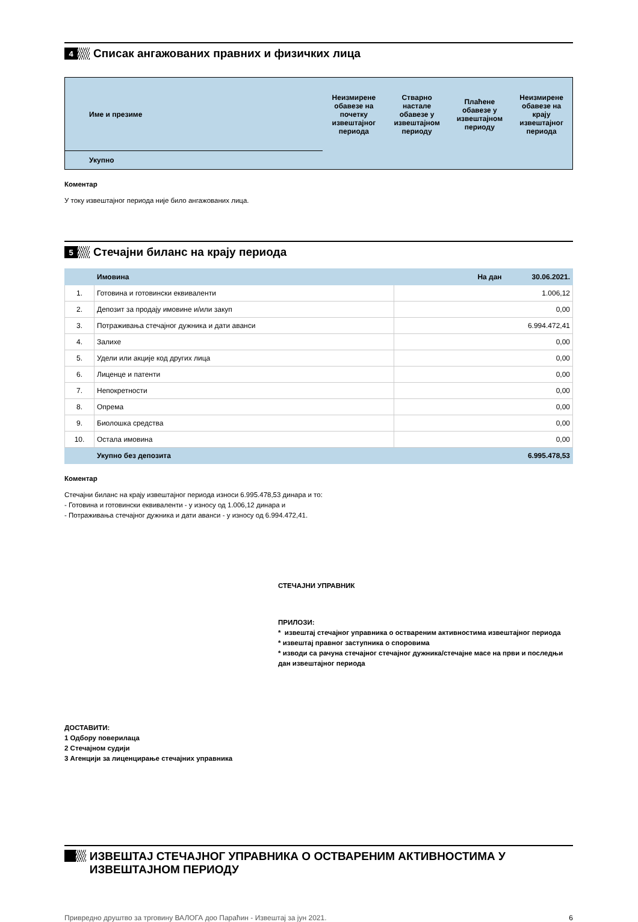4
Списак ангажованих правних и физичких лица
| Име и презиме | Неизмирене обавезе на почетку извештајног периода | Стварно настале обавезе у извештајном периоду | Плаћене обавезе у извештајном периоду | Неизмирене обавезе на крају извештајног периода |
| --- | --- | --- | --- | --- |
| Укупно | | | | |
Коментар
У току извештајног периода није било ангажованих лица.
5
Стечајни биланс на крају периода
| | Имовина | На дан 30.06.2021. |
| 1. | Готовина и готовински еквиваленти | 1.006,12 |
| 2. | Депозит за продају имовине и/или закуп | 0,00 |
| 3. | Потраживања стечајног дужника и дати аванси | 6.994.472,41 |
| 4. | Залихе | 0,00 |
| 5. | Удели или акције код других лица | 0,00 |
| 6. | Лиценце и патенти | 0,00 |
| 7. | Непокретности | 0,00 |
| 8. | Опрема | 0,00 |
| 9. | Биолошка средства | 0,00 |
| 10. | Остала имовина | 0,00 |
| | Укупно без депозита | 6.995.478,53 |
Коментар
Стечајни биланс на крају извештајног периода износи 6.995.478,53 динара и то:
- Готовина и готовински еквиваленти - у износу од 1.006,12 динара и
- Потраживања стечајног дужника и дати аванси - у износу од 6.994.472,41.
СТЕЧАЈНИ УПРАВНИК
ПРИЛОЗИ:
* извештај стечајног управника о оствареним активностима извештајног периода
* извештај правног заступника о споровима
* изводи са рачуна стечајног стечајног дужника/стечајне масе на први и последњи дан извештајног периода
ДОСТАВИТИ:
1 Одбору поверилаца
2 Стечајном судији
3 Агенцији за лиценцирање стечајних управника
ИЗВЕШТАЈ СТЕЧАЈНОГ УПРАВНИКА О ОСТВАРЕНИМ АКТИВНОСТИМА У ИЗВЕШТАЈНОМ ПЕРИОДУ
Привредно друштво за трговину ВАЛОГА доо Параћин - Извештај за јун 2021. 6